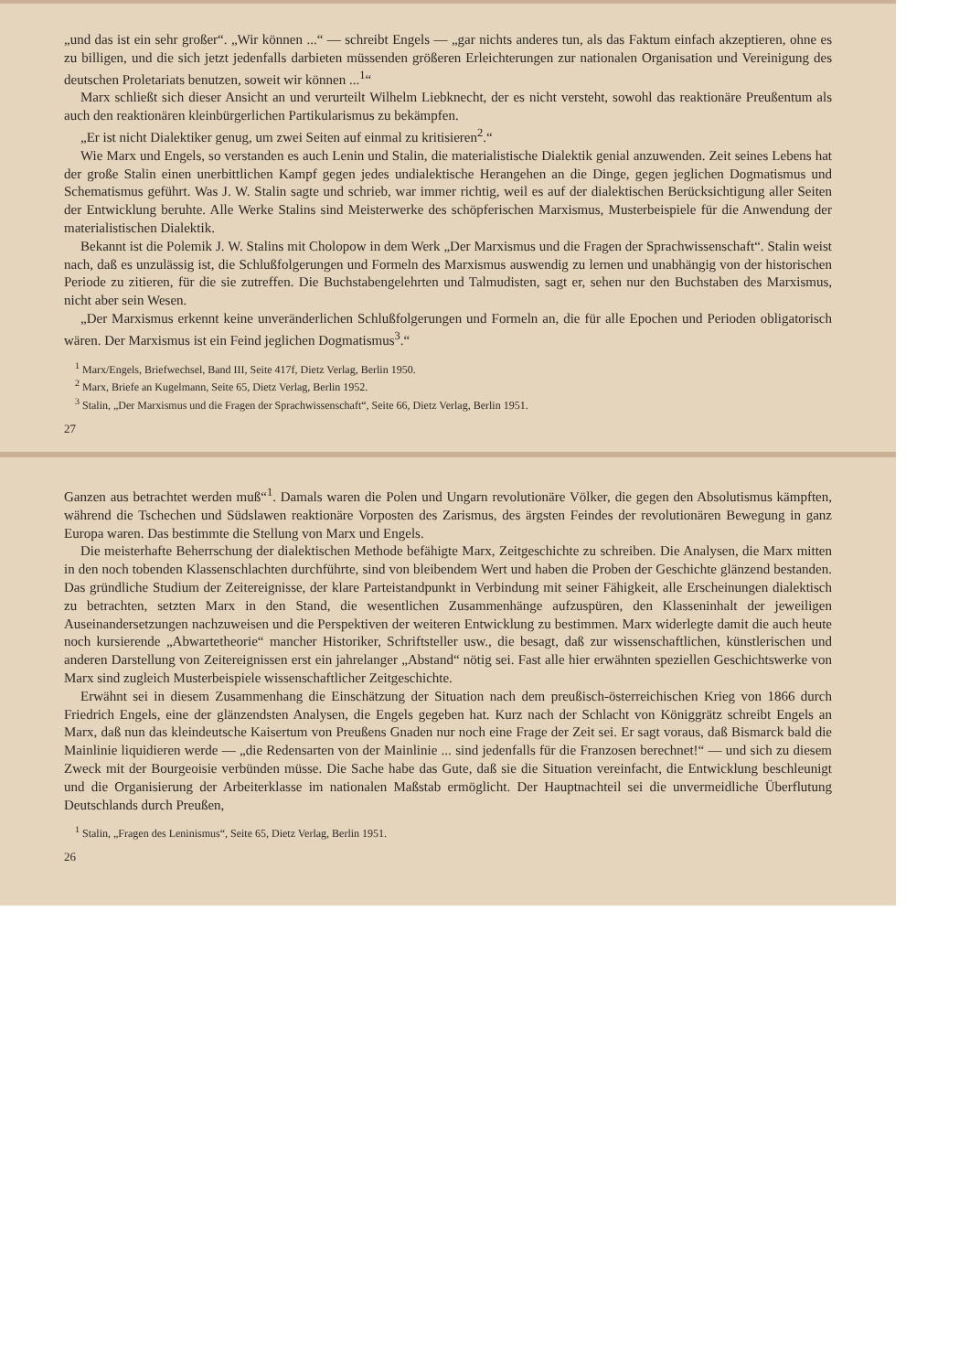Ganzen aus betrachtet werden muß“<sup>1</sup>. Damals waren die Polen und Ungarn revolutionäre Völker, die gegen den Absolutismus kämpften, während die Tschechen und Südslawen reaktionäre Vorposten des Zarismus, des ärgsten Feindes der revolutionären Bewegung in ganz Europa waren. Das bestimmte die Stellung von Marx und Engels.
Die meisterhafte Beherrschung der dialektischen Methode befähigte Marx, Zeitgeschichte zu schreiben. Die Analysen, die Marx mitten in den noch tobenden Klassenschlachten durchführte, sind von bleibendem Wert und haben die Proben der Geschichte glänzend bestanden. Das gründliche Studium der Zeitereignisse, der klare Parteistandpunkt in Verbindung mit seiner Fähigkeit, alle Erscheinungen dialektisch zu betrachten, setzten Marx in den Stand, die wesentlichen Zusammenhänge aufzuspüren, den Klasseninhalt der jeweiligen Auseinandersetzungen nachzuweisen und die Perspektiven der weiteren Entwicklung zu bestimmen. Marx widerlegte damit die auch heute noch kursierende „Abwartetheorie“ mancher Historiker, Schriftsteller usw., die besagt, daß zur wissenschaftlichen, künstlerischen und anderen Darstellung von Zeitereignissen erst ein jahrelanger „Abstand“ nötig sei. Fast alle hier erwähnten speziellen Geschichtswerke von Marx sind zugleich Musterbeispiele wissenschaftlicher Zeitgeschichte.
Erwähnt sei in diesem Zusammenhang die Einschätzung der Situation nach dem preußisch-österreichischen Krieg von 1866 durch Friedrich Engels, eine der glänzendsten Analysen, die Engels gegeben hat. Kurz nach der Schlacht von Königgrätz schreibt Engels an Marx, daß nun das kleindeutsche Kaisertum von Preußens Gnaden nur noch eine Frage der Zeit sei. Er sagt voraus, daß Bismarck bald die Mainlinie liquidieren werde — „die Redensarten von der Mainlinie ... sind jedenfalls für die Franzosen berechnet!“ — und sich zu diesem Zweck mit der Bourgeoisie verbünden müsse. Die Sache habe das Gute, daß sie die Situation vereinfacht, die Entwicklung beschleunigt und die Organisierung der Arbeiterklasse im nationalen Maßstab ermöglicht. Der Hauptnachteil sei die unvermeidliche Überflutung Deutschlands durch Preußen,
<sup>1</sup> Stalin, „Fragen des Leninismus“, Seite 65, Dietz Verlag, Berlin 1951.
26
„und das ist ein sehr großer“. „Wir können ...“ — schreibt Engels — „gar nichts anderes tun, als das Faktum einfach akzeptieren, ohne es zu billigen, und die sich jetzt jedenfalls darbieten müssenden größeren Erleichterungen zur nationalen Organisation und Vereinigung des deutschen Proletariats benutzen, soweit wir können ...<sup>1</sup>“
Marx schließt sich dieser Ansicht an und verurteilt Wilhelm Liebknecht, der es nicht versteht, sowohl das reaktionäre Preußentum als auch den reaktionären kleinbürgerlichen Partikularismus zu bekämpfen.
„Er ist nicht Dialektiker genug, um zwei Seiten auf einmal zu kritisieren<sup>2</sup>.“
Wie Marx und Engels, so verstanden es auch Lenin und Stalin, die materialistische Dialektik genial anzuwenden. Zeit seines Lebens hat der große Stalin einen unerbittlichen Kampf gegen jedes undialektische Herangehen an die Dinge, gegen jeglichen Dogmatismus und Schematismus geführt. Was J. W. Stalin sagte und schrieb, war immer richtig, weil es auf der dialektischen Berücksichtigung aller Seiten der Entwicklung beruhte. Alle Werke Stalins sind Meisterwerke des schöpferischen Marxismus, Musterbeispiele für die Anwendung der materialistischen Dialektik.
Bekannt ist die Polemik J. W. Stalins mit Cholopow in dem Werk „Der Marxismus und die Fragen der Sprachwissenschaft“. Stalin weist nach, daß es unzulässig ist, die Schlußfolgerungen und Formeln des Marxismus auswendig zu lernen und unabhängig von der historischen Periode zu zitieren, für die sie zutreffen. Die Buchstabengelehrten und Talmudisten, sagt er, sehen nur den Buchstaben des Marxismus, nicht aber sein Wesen.
„Der Marxismus erkennt keine unveränderlichen Schlußfolgerungen und Formeln an, die für alle Epochen und Perioden obligatorisch wären. Der Marxismus ist ein Feind jeglichen Dogmatismus<sup>3</sup>.“
<sup>1</sup> Marx/Engels, Briefwechsel, Band III, Seite 417f, Dietz Verlag, Berlin 1950.
<sup>2</sup> Marx, Briefe an Kugelmann, Seite 65, Dietz Verlag, Berlin 1952.
<sup>3</sup> Stalin, „Der Marxismus und die Fragen der Sprachwissenschaft“, Seite 66, Dietz Verlag, Berlin 1951.
27